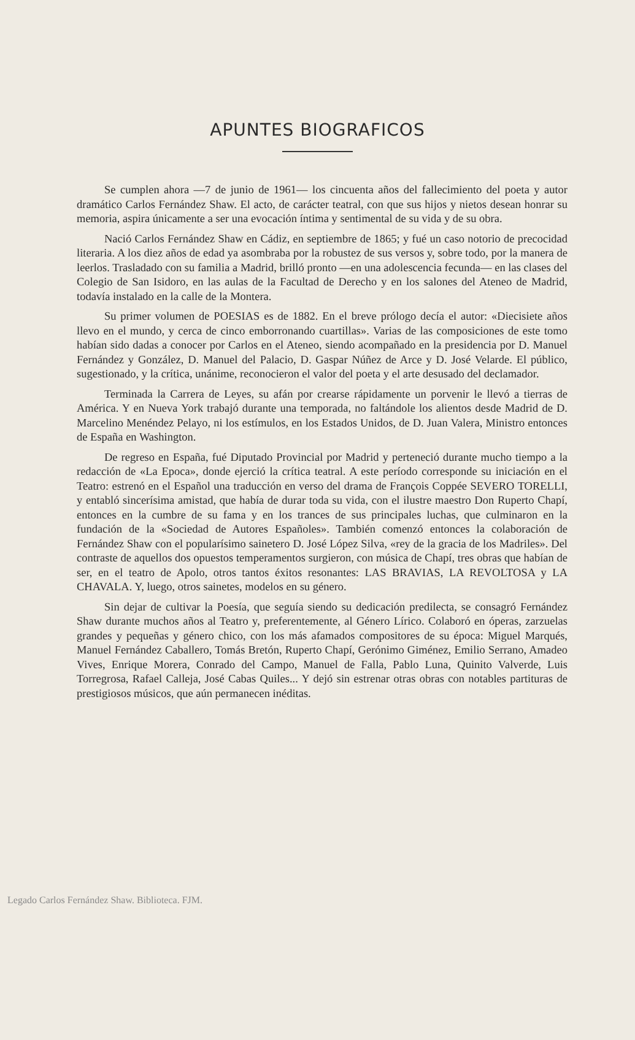APUNTES BIOGRAFICOS
Se cumplen ahora —7 de junio de 1961— los cincuenta años del fallecimiento del poeta y autor dramático Carlos Fernández Shaw. El acto, de carácter teatral, con que sus hijos y nietos desean honrar su memoria, aspira únicamente a ser una evocación íntima y sentimental de su vida y de su obra.
Nació Carlos Fernández Shaw en Cádiz, en septiembre de 1865; y fué un caso notorio de precocidad literaria. A los diez años de edad ya asombraba por la robustez de sus versos y, sobre todo, por la manera de leerlos. Trasladado con su familia a Madrid, brilló pronto —en una adolescencia fecunda— en las clases del Colegio de San Isidoro, en las aulas de la Facultad de Derecho y en los salones del Ateneo de Madrid, todavía instalado en la calle de la Montera.
Su primer volumen de POESIAS es de 1882. En el breve prólogo decía el autor: «Diecisiete años llevo en el mundo, y cerca de cinco emborronando cuartillas». Varias de las composiciones de este tomo habían sido dadas a conocer por Carlos en el Ateneo, siendo acompañado en la presidencia por D. Manuel Fernández y González, D. Manuel del Palacio, D. Gaspar Núñez de Arce y D. José Velarde. El público, sugestionado, y la crítica, unánime, reconocieron el valor del poeta y el arte desusado del declamador.
Terminada la Carrera de Leyes, su afán por crearse rápidamente un porvenir le llevó a tierras de América. Y en Nueva York trabajó durante una temporada, no faltándole los alientos desde Madrid de D. Marcelino Menéndez Pelayo, ni los estímulos, en los Estados Unidos, de D. Juan Valera, Ministro entonces de España en Washington.
De regreso en España, fué Diputado Provincial por Madrid y perteneció durante mucho tiempo a la redacción de «La Epoca», donde ejerció la crítica teatral. A este período corresponde su iniciación en el Teatro: estrenó en el Español una traducción en verso del drama de François Coppée SEVERO TORELLI, y entabló sincerísima amistad, que había de durar toda su vida, con el ilustre maestro Don Ruperto Chapí, entonces en la cumbre de su fama y en los trances de sus principales luchas, que culminaron en la fundación de la «Sociedad de Autores Españoles». También comenzó entonces la colaboración de Fernández Shaw con el popularísimo sainetero D. José López Silva, «rey de la gracia de los Madriles». Del contraste de aquellos dos opuestos temperamentos surgieron, con música de Chapí, tres obras que habían de ser, en el teatro de Apolo, otros tantos éxitos resonantes: LAS BRAVIAS, LA REVOLTOSA y LA CHAVALA. Y, luego, otros sainetes, modelos en su género.
Sin dejar de cultivar la Poesía, que seguía siendo su dedicación predilecta, se consagró Fernández Shaw durante muchos años al Teatro y, preferentemente, al Género Lírico. Colaboró en óperas, zarzuelas grandes y pequeñas y género chico, con los más afamados compositores de su época: Miguel Marqués, Manuel Fernández Caballero, Tomás Bretón, Ruperto Chapí, Gerónimo Giménez, Emilio Serrano, Amadeo Vives, Enrique Morera, Conrado del Campo, Manuel de Falla, Pablo Luna, Quinito Valverde, Luis Torregrosa, Rafael Calleja, José Cabas Quiles... Y dejó sin estrenar otras obras con notables partituras de prestigiosos músicos, que aún permanecen inéditas.
Legado Carlos Fernández Shaw. Biblioteca. FJM.